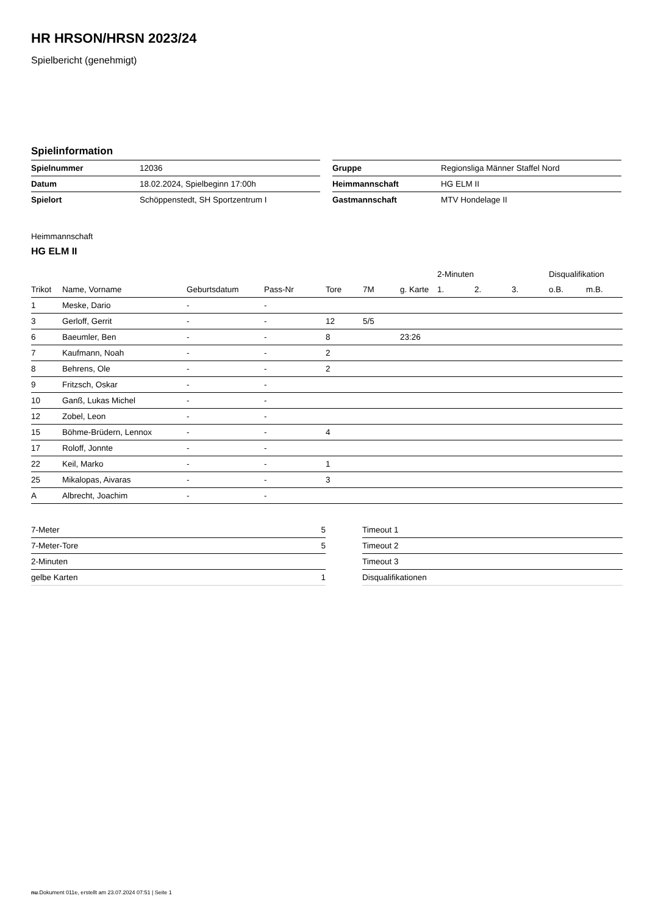HR HRSON/HRSN 2023/24
Spielbericht (genehmigt)
Spielinformation
| Spielnummer | 12036 |
| Datum | 18.02.2024, Spielbeginn 17:00h |
| Spielort | Schöppenstedt, SH Sportzentrum I |
| Gruppe | Regionsliga Männer Staffel Nord |
| Heimmannschaft | HG ELM II |
| Gastmannschaft | MTV Hondelage II |
Heimmannschaft
HG ELM II
| | | | | | | | 2-Minuten | | | Disqualifikation | |
| --- | --- | --- | --- | --- | --- | --- | --- | --- | --- | --- | --- |
| Trikot | Name, Vorname | Geburtsdatum | Pass-Nr | Tore | 7M | g. Karte | 1. | 2. | 3. | o.B. | m.B. |
| 1 | Meske, Dario | - | - | | | | | | | | |
| 3 | Gerloff, Gerrit | - | - | 12 | 5/5 | | | | | | |
| 6 | Baeumler, Ben | - | - | 8 | | 23:26 | | | | | |
| 7 | Kaufmann, Noah | - | - | 2 | | | | | | | |
| 8 | Behrens, Ole | - | - | 2 | | | | | | | |
| 9 | Fritzsch, Oskar | - | - | | | | | | | | |
| 10 | Ganß, Lukas Michel | - | - | | | | | | | | |
| 12 | Zobel, Leon | - | - | | | | | | | | |
| 15 | Böhme-Brüdern, Lennox | - | - | 4 | | | | | | | |
| 17 | Roloff, Jonnte | - | - | | | | | | | | |
| 22 | Keil, Marko | - | - | 1 | | | | | | | |
| 25 | Mikalopas, Aivaras | - | - | 3 | | | | | | | |
| A | Albrecht, Joachim | - | - | | | | | | | | |
| 7-Meter | 5 |
| 7-Meter-Tore | 5 |
| 2-Minuten | |
| gelbe Karten | 1 |
| Timeout 1 |
| Timeout 2 |
| Timeout 3 |
| Disqualifikationen |
nu.Dokument 011e, erstellt am 23.07.2024 07:51 | Seite 1